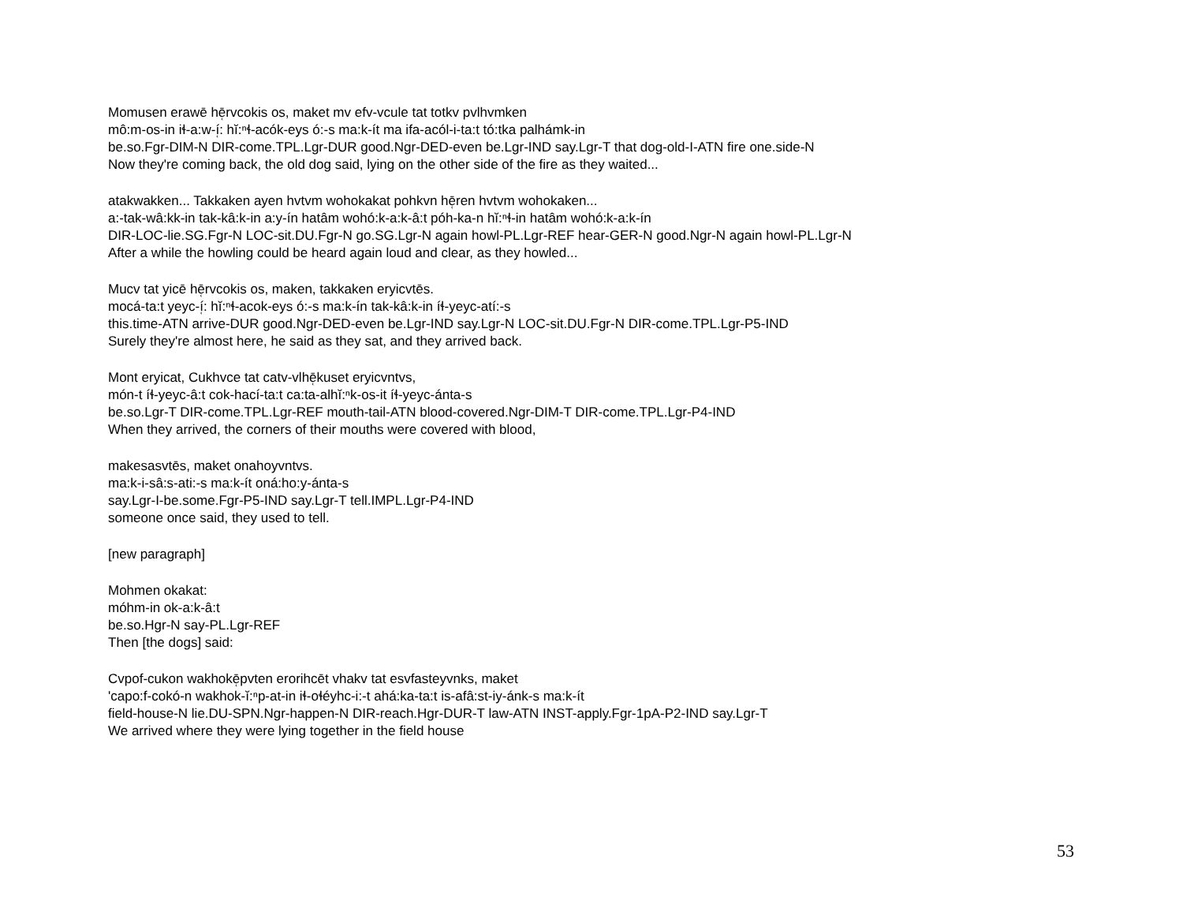Momusen erawē hē̜rvcokis os, maket mv efv-vcule tat totkv pvlhvmken
mô:m-os-in iɬ-a:w-í̜: hĭ:ⁿɬ-acók-eys ó:-s ma:k-ít ma ifa-acól-i-ta:t tó:tka palhámk-in
be.so.Fgr-DIM-N DIR-come.TPL.Lgr-DUR good.Ngr-DED-even be.Lgr-IND say.Lgr-T that dog-old-I-ATN fire one.side-N
Now they're coming back, the old dog said, lying on the other side of the fire as they waited...
atakwakken... Takkaken ayen hvtvm wohokakat pohkvn hē̜ren hvtvm wohokaken...
a:-tak-wâ:kk-in tak-kâ:k-in a:y-ín hatâm wohó:k-a:k-â:t póh-ka-n hĭ:ⁿɬ-in hatâm wohó:k-a:k-ín
DIR-LOC-lie.SG.Fgr-N LOC-sit.DU.Fgr-N go.SG.Lgr-N again howl-PL.Lgr-REF hear-GER-N good.Ngr-N again howl-PL.Lgr-N
After a while the howling could be heard again loud and clear, as they howled...
Mucv tat yicē hē̜rvcokis os, maken, takkaken eryicvtēs.
mocá-ta:t yeyc-í̜: hĭ:ⁿɬ-acok-eys ó:-s ma:k-ín tak-kâ:k-in íɬ-yeyc-atí:-s
this.time-ATN arrive-DUR good.Ngr-DED-even be.Lgr-IND say.Lgr-N LOC-sit.DU.Fgr-N DIR-come.TPL.Lgr-P5-IND
Surely they're almost here, he said as they sat, and they arrived back.
Mont eryicat, Cukhvce tat catv-vlhē̜kuset eryicvntvs,
món-t íɬ-yeyc-â:t cok-hací-ta:t ca:ta-alhĭ:ⁿk-os-it íɬ-yeyc-ánta-s
be.so.Lgr-T DIR-come.TPL.Lgr-REF mouth-tail-ATN blood-covered.Ngr-DIM-T DIR-come.TPL.Lgr-P4-IND
When they arrived, the corners of their mouths were covered with blood,
makesasvtēs, maket onahoyvntvs.
ma:k-i-sâ:s-ati:-s ma:k-ít oná:ho:y-ánta-s
say.Lgr-I-be.some.Fgr-P5-IND say.Lgr-T tell.IMPL.Lgr-P4-IND
someone once said, they used to tell.
[new paragraph]
Mohmen okakat:
móhm-in ok-a:k-â:t
be.so.Hgr-N say-PL.Lgr-REF
Then [the dogs] said:
Cvpof-cukon wakhokē̜pvten erorihcēt vhakv tat esvfasteyvnks, maket
'capo:f-cokó-n wakhok-ĭ:ⁿp-at-in iɬ-oɬéyhc-i:-t ahá:ka-ta:t is-afâ:st-iy-ánk-s ma:k-ít
field-house-N lie.DU-SPN.Ngr-happen-N DIR-reach.Hgr-DUR-T law-ATN INST-apply.Fgr-1pA-P2-IND say.Lgr-T
We arrived where they were lying together in the field house
53